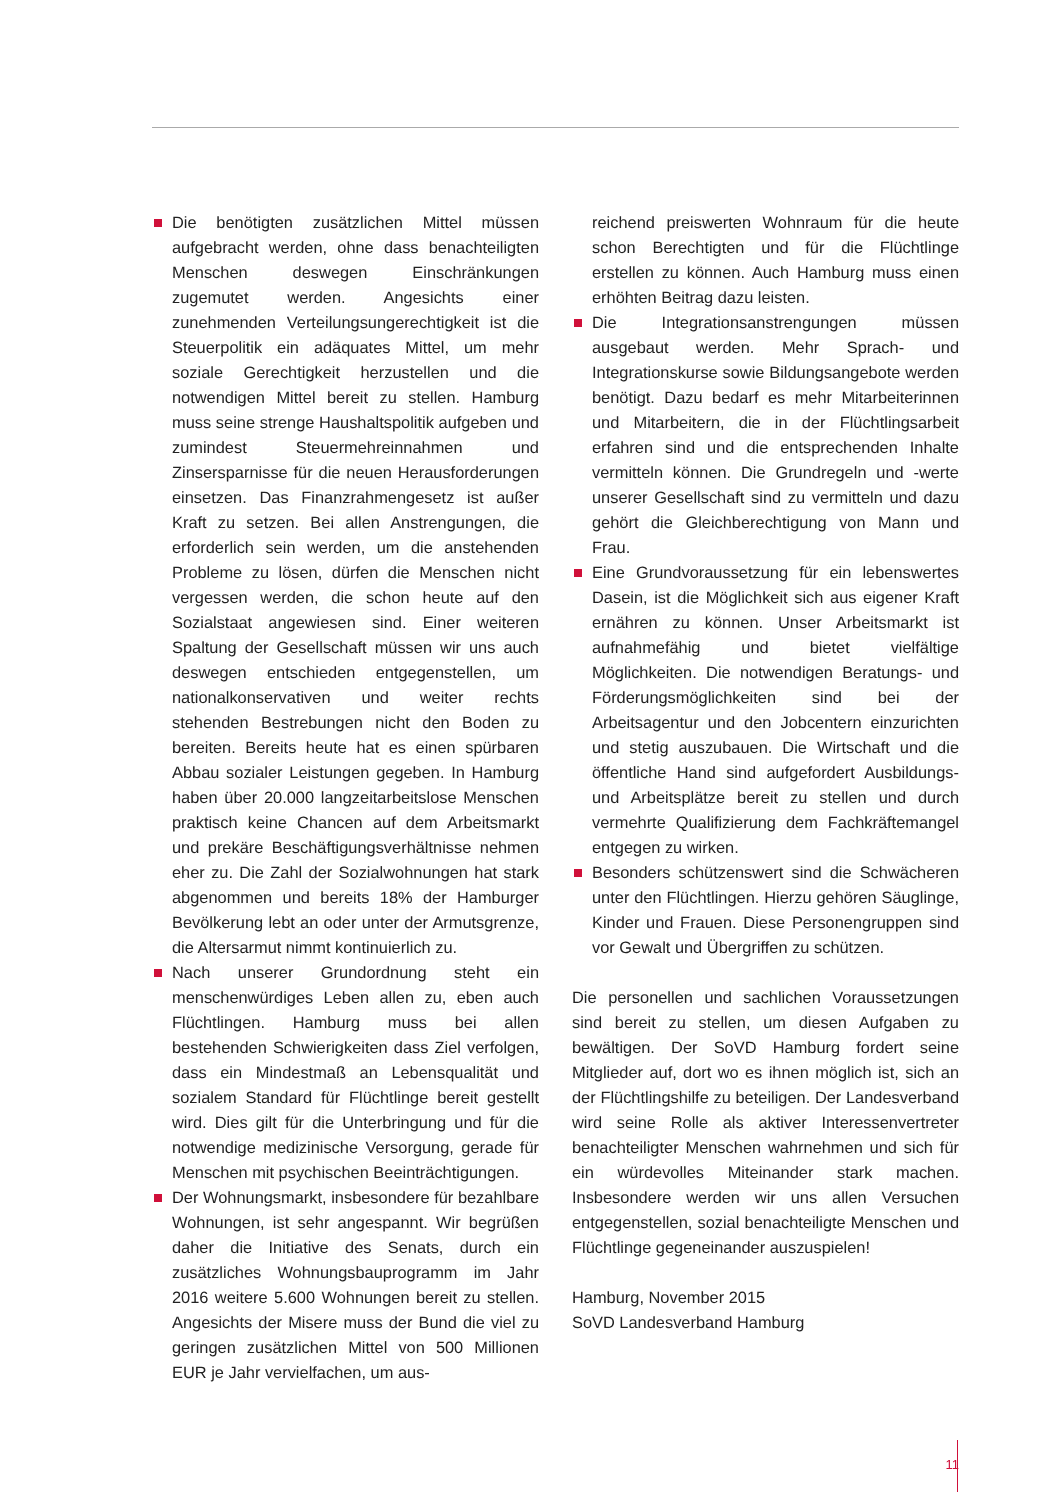Die benötigten zusätzlichen Mittel müssen aufgebracht werden, ohne dass benachteiligten Menschen deswegen Einschränkungen zugemutet werden. Angesichts einer zunehmenden Verteilungsungerechtigkeit ist die Steuerpolitik ein adäquates Mittel, um mehr soziale Gerechtigkeit herzustellen und die notwendigen Mittel bereit zu stellen. Hamburg muss seine strenge Haushaltspolitik aufgeben und zumindest Steuermehreinnahmen und Zinsersparnisse für die neuen Herausforderungen einsetzen. Das Finanzrahmengesetz ist außer Kraft zu setzen. Bei allen Anstrengungen, die erforderlich sein werden, um die anstehenden Probleme zu lösen, dürfen die Menschen nicht vergessen werden, die schon heute auf den Sozialstaat angewiesen sind. Einer weiteren Spaltung der Gesellschaft müssen wir uns auch deswegen entschieden entgegenstellen, um nationalkonservativen und weiter rechts stehenden Bestrebungen nicht den Boden zu bereiten. Bereits heute hat es einen spürbaren Abbau sozialer Leistungen gegeben. In Hamburg haben über 20.000 langzeitarbeitslose Menschen praktisch keine Chancen auf dem Arbeitsmarkt und prekäre Beschäftigungsverhältnisse nehmen eher zu. Die Zahl der Sozialwohnungen hat stark abgenommen und bereits 18% der Hamburger Bevölkerung lebt an oder unter der Armutsgrenze, die Altersarmut nimmt kontinuierlich zu.
Nach unserer Grundordnung steht ein menschenwürdiges Leben allen zu, eben auch Flüchtlingen. Hamburg muss bei allen bestehenden Schwierigkeiten dass Ziel verfolgen, dass ein Mindestmaß an Lebensqualität und sozialem Standard für Flüchtlinge bereit gestellt wird. Dies gilt für die Unterbringung und für die notwendige medizinische Versorgung, gerade für Menschen mit psychischen Beeinträchtigungen.
Der Wohnungsmarkt, insbesondere für bezahlbare Wohnungen, ist sehr angespannt. Wir begrüßen daher die Initiative des Senats, durch ein zusätzliches Wohnungsbauprogramm im Jahr 2016 weitere 5.600 Wohnungen bereit zu stellen. Angesichts der Misere muss der Bund die viel zu geringen zusätzlichen Mittel von 500 Millionen EUR je Jahr vervielfachen, um aus-
reichend preiswerten Wohnraum für die heute schon Berechtigten und für die Flüchtlinge erstellen zu können. Auch Hamburg muss einen erhöhten Beitrag dazu leisten.
Die Integrationsanstrengungen müssen ausgebaut werden. Mehr Sprach- und Integrationskurse sowie Bildungsangebote werden benötigt. Dazu bedarf es mehr Mitarbeiterinnen und Mitarbeitern, die in der Flüchtlingsarbeit erfahren sind und die entsprechenden Inhalte vermitteln können. Die Grundregeln und -werte unserer Gesellschaft sind zu vermitteln und dazu gehört die Gleichberechtigung von Mann und Frau.
Eine Grundvoraussetzung für ein lebenswertes Dasein, ist die Möglichkeit sich aus eigener Kraft ernähren zu können. Unser Arbeitsmarkt ist aufnahmefähig und bietet vielfältige Möglichkeiten. Die notwendigen Beratungs- und Förderungsmöglichkeiten sind bei der Arbeitsagentur und den Jobcentern einzurichten und stetig auszubauen. Die Wirtschaft und die öffentliche Hand sind aufgefordert Ausbildungs- und Arbeitsplätze bereit zu stellen und durch vermehrte Qualifizierung dem Fachkräftemangel entgegen zu wirken.
Besonders schützenswert sind die Schwächeren unter den Flüchtlingen. Hierzu gehören Säuglinge, Kinder und Frauen. Diese Personengruppen sind vor Gewalt und Übergriffen zu schützen.
Die personellen und sachlichen Voraussetzungen sind bereit zu stellen, um diesen Aufgaben zu bewältigen. Der SoVD Hamburg fordert seine Mitglieder auf, dort wo es ihnen möglich ist, sich an der Flüchtlingshilfe zu beteiligen. Der Landesverband wird seine Rolle als aktiver Interessenvertreter benachteiligter Menschen wahrnehmen und sich für ein würdevolles Miteinander stark machen. Insbesondere werden wir uns allen Versuchen entgegenstellen, sozial benachteiligte Menschen und Flüchtlinge gegeneinander auszuspielen!
Hamburg, November 2015
SoVD Landesverband Hamburg
11